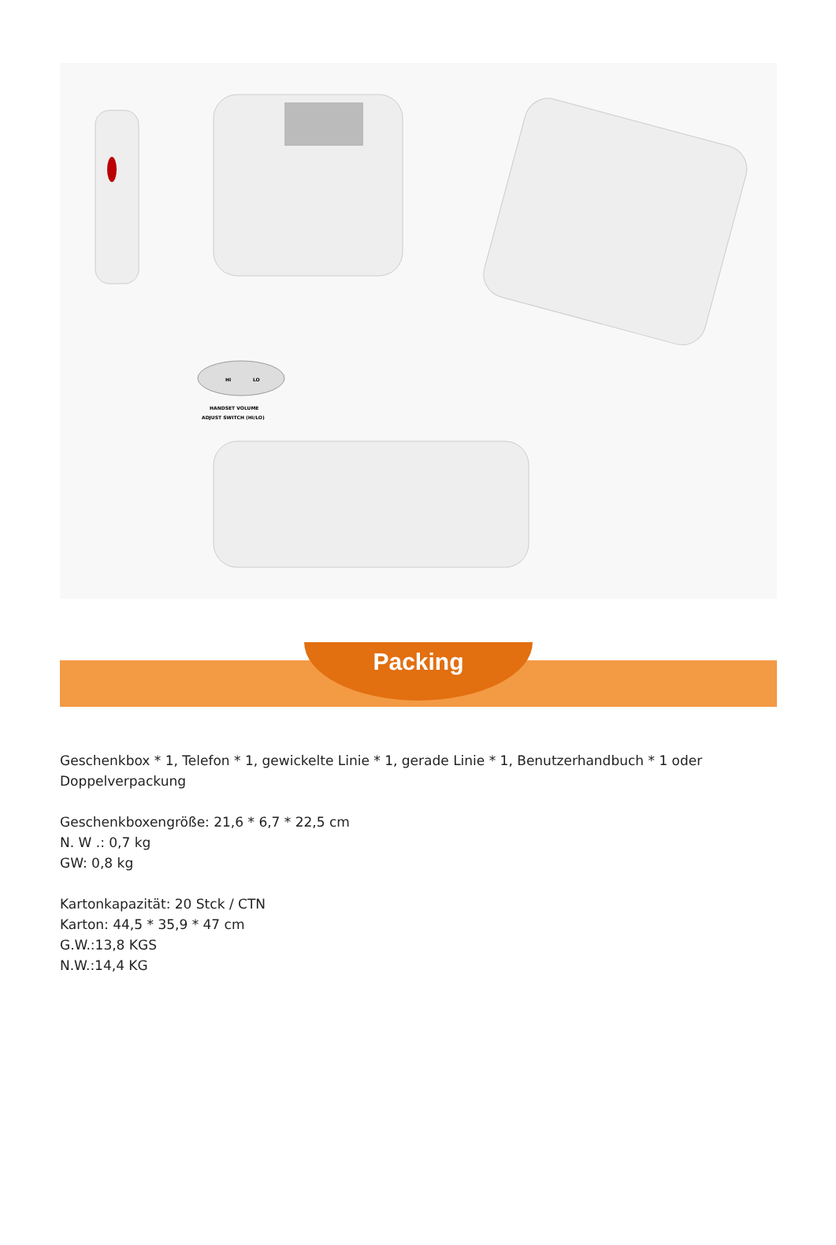HI
LO
HANDSET VOLUME
ADJUST SWITCH (HI/LO)
Packing
Geschenkbox * 1, Telefon * 1, gewickelte Linie * 1, gerade Linie * 1, Benutzerhandbuch * 1 oder Doppelverpackung
Geschenkboxengröße: 21,6 * 6,7 * 22,5 cm
N. W .: 0,7 kg
GW: 0,8 kg
Kartonkapazität: 20 Stck / CTN
Karton: 44,5 * 35,9 * 47 cm
G.W.:13,8 KGS
N.W.:14,4 KG